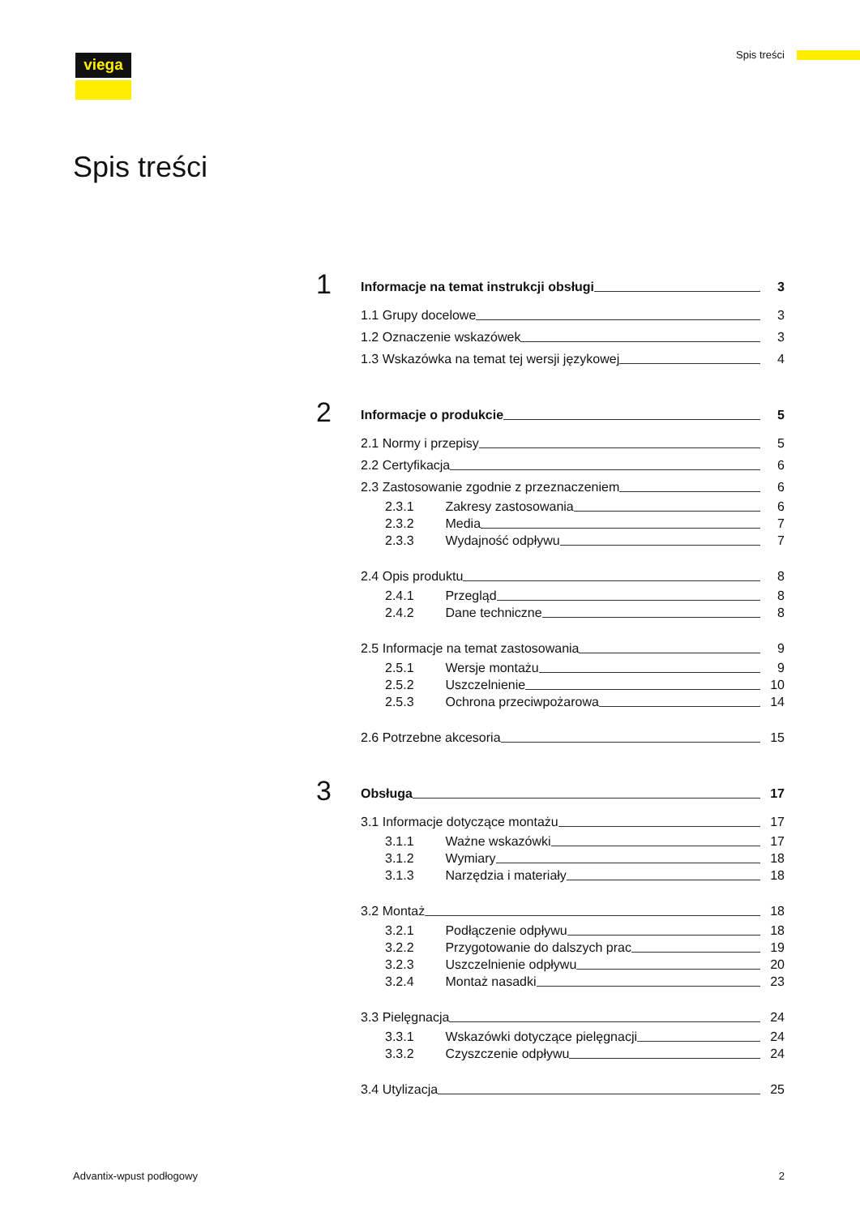viega Spis treści
Spis treści
1
Informacje na temat instrukcji obsługi 3
1.1 Grupy docelowe 3
1.2 Oznaczenie wskazówek 3
1.3 Wskazówka na temat tej wersji językowej 4
2
Informacje o produkcie 5
2.1 Normy i przepisy 5
2.2 Certyfikacja 6
2.3 Zastosowanie zgodnie z przeznaczeniem 6
2.3.1 Zakresy zastosowania 6
2.3.2 Media 7
2.3.3 Wydajność odpływu 7
2.4 Opis produktu 8
2.4.1 Przegląd 8
2.4.2 Dane techniczne 8
2.5 Informacje na temat zastosowania 9
2.5.1 Wersje montażu 9
2.5.2 Uszczelnienie 10
2.5.3 Ochrona przeciwpożarowa 14
2.6 Potrzebne akcesoria 15
3
Obsługa 17
3.1 Informacje dotyczące montażu 17
3.1.1 Ważne wskazówki 17
3.1.2 Wymiary 18
3.1.3 Narzędzia i materiały 18
3.2 Montaż 18
3.2.1 Podłączenie odpływu 18
3.2.2 Przygotowanie do dalszych prac 19
3.2.3 Uszczelnienie odpływu 20
3.2.4 Montaż nasadki 23
3.3 Pielęgnacja 24
3.3.1 Wskazówki dotyczące pielęgnacji 24
3.3.2 Czyszczenie odpływu 24
3.4 Utylizacja 25
Advantix-wpust podłogowy 2